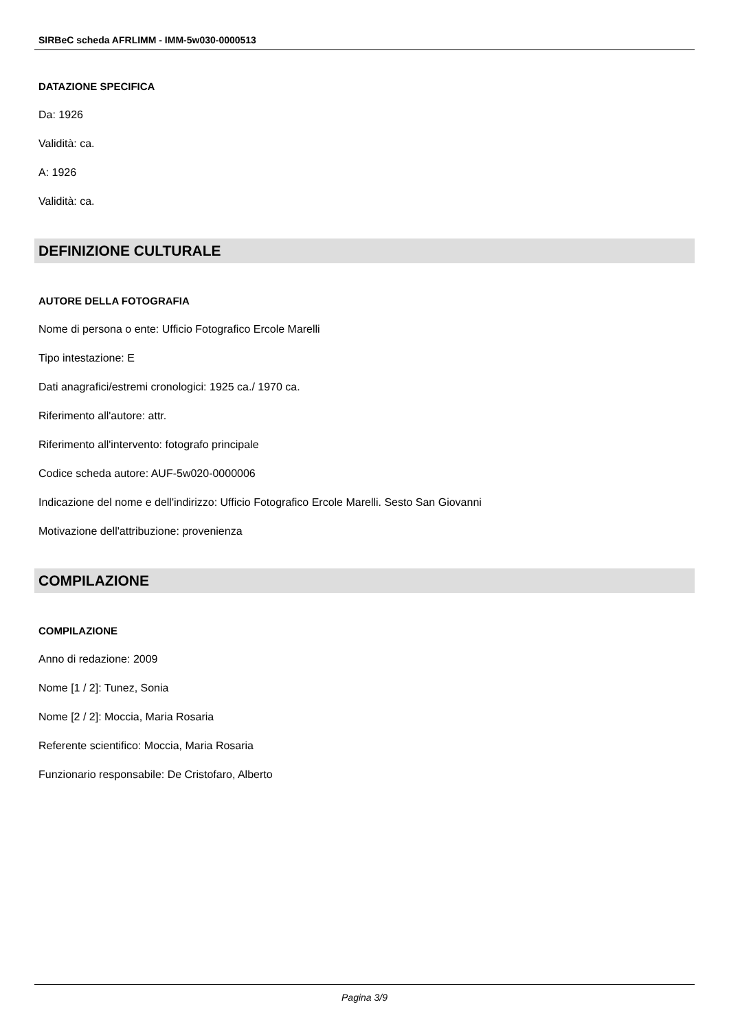SIRBeC scheda AFRLIMM - IMM-5w030-0000513
DATAZIONE SPECIFICA
Da: 1926
Validità: ca.
A: 1926
Validità: ca.
DEFINIZIONE CULTURALE
AUTORE DELLA FOTOGRAFIA
Nome di persona o ente: Ufficio Fotografico Ercole Marelli
Tipo intestazione: E
Dati anagrafici/estremi cronologici: 1925 ca./ 1970 ca.
Riferimento all'autore: attr.
Riferimento all'intervento: fotografo principale
Codice scheda autore: AUF-5w020-0000006
Indicazione del nome e dell'indirizzo: Ufficio Fotografico Ercole Marelli. Sesto San Giovanni
Motivazione dell'attribuzione: provenienza
COMPILAZIONE
COMPILAZIONE
Anno di redazione: 2009
Nome [1 / 2]: Tunez, Sonia
Nome [2 / 2]: Moccia, Maria Rosaria
Referente scientifico: Moccia, Maria Rosaria
Funzionario responsabile: De Cristofaro, Alberto
Pagina 3/9